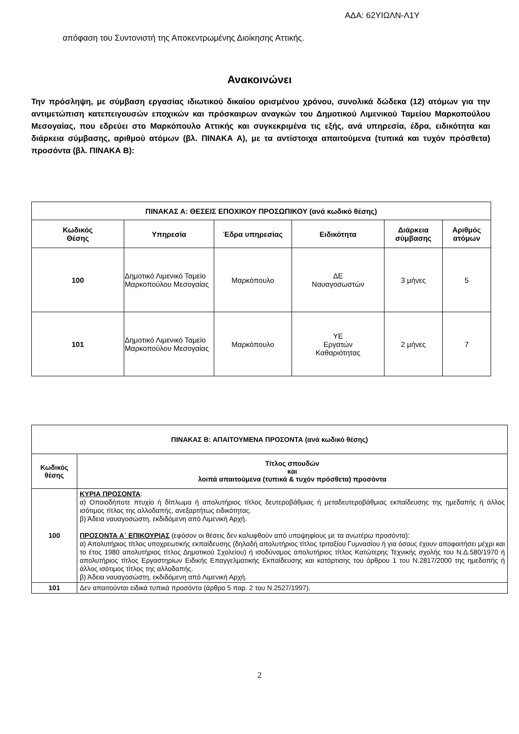ΑΔΑ: 62ΥΙΩΛΝ-Λ1Υ
απόφαση του Συντονιστή της Αποκεντρωμένης Διοίκησης Αττικής.
Ανακοινώνει
Την πρόσληψη, με σύμβαση εργασίας ιδιωτικού δικαίου ορισμένου χρόνου, συνολικά δώδεκα (12) ατόμων για την αντιμετώπιση κατεπειγουσών εποχικών και πρόσκαιρων αναγκών του Δημοτικού Λιμενικού Ταμείου Μαρκοπούλου Μεσογαίας, που εδρεύει στο Μαρκόπουλο Αττικής και συγκεκριμένα τις εξής, ανά υπηρεσία, έδρα, ειδικότητα και διάρκεια σύμβασης, αριθμού ατόμων (βλ. ΠΙΝΑΚΑ Α), με τα αντίστοιχα απαιτούμενα (τυπικά και τυχόν πρόσθετα) προσόντα (βλ. ΠΙΝΑΚΑ Β):
| ΠΙΝΑΚΑΣ Α: ΘΕΣΕΙΣ ΕΠΟΧΙΚΟΥ ΠΡΟΣΩΠΙΚΟΥ (ανά κωδικό θέσης) | | | | | |
| --- | --- | --- | --- | --- | --- |
| Κωδικός Θέσης | Υπηρεσία | Έδρα υπηρεσίας | Ειδικότητα | Διάρκεια σύμβασης | Αριθμός ατόμων |
| 100 | Δημοτικό Λιμενικό Ταμείο Μαρκοπούλου Μεσογαίας | Μαρκόπουλο | ΔΕ Ναυαγοσωστών | 3 μήνες | 5 |
| 101 | Δημοτικό Λιμενικό Ταμείο Μαρκοπούλου Μεσογαίας | Μαρκόπουλο | ΥΕ Εργατών Καθαριότητας | 2 μήνες | 7 |
| ΠΙΝΑΚΑΣ Β: ΑΠΑΙΤΟΥΜΕΝΑ ΠΡΟΣΟΝΤΑ (ανά κωδικό θέσης) | |
| --- | --- |
| Κωδικός θέσης | Τίτλος σπουδών και λοιπά απαιτούμενα (τυπικά & τυχόν πρόσθετα) προσόντα |
| 100 | ΚΥΡΙΑ ΠΡΟΣΟΝΤΑ : α) Οποιοδήποτε πτυχίο ή δίπλωμα ή απολυτήριος τίτλος δευτεροβάθμιας ή μεταδευτεροβάθμιας εκπαίδευσης της ημεδαπής ή άλλος ισότιμος τίτλος της αλλοδαπής, ανεξαρτήτως ειδικότητας. β) Άδεια ναυαγοσώστη, εκδιδόμενη από Λιμενική Αρχή. ΠΡΟΣΟΝΤΑ Α΄ ΕΠΙΚΟΥΡΙΑΣ (εφόσον οι θέσεις δεν καλυφθούν από υποψηφίους με τα ανωτέρω προσόντα): α) Απολυτήριος τίτλος υποχρεωτικής εκπαίδευσης (δηλαδή απολυτήριος τίτλος τριταξίου Γυμνασίου ή για όσους έχουν αποφοιτήσει μέχρι και το έτος 1980 απολυτήριος τίτλος Δημοτικού Σχολείου) ή ισοδύναμος απολυτήριος τίτλος Κατώτερης Τεχνικής σχολής του Ν.Δ.580/1970 ή απολυτήριος τίτλος Εργαστηρίων Ειδικής Επαγγελματικής Εκπαίδευσης και κατάρτισης του άρθρου 1 του Ν.2817/2000 της ημεδαπής ή άλλος ισότιμος τίτλος της αλλοδαπής. β) Άδεια ναυαγοσώστη, εκδιδόμενη από Λιμενική Αρχή. |
| 101 | Δεν απαιτούνται ειδικά τυπικά προσόντα (άρθρο 5 παρ. 2 του Ν.2527/1997). |
2